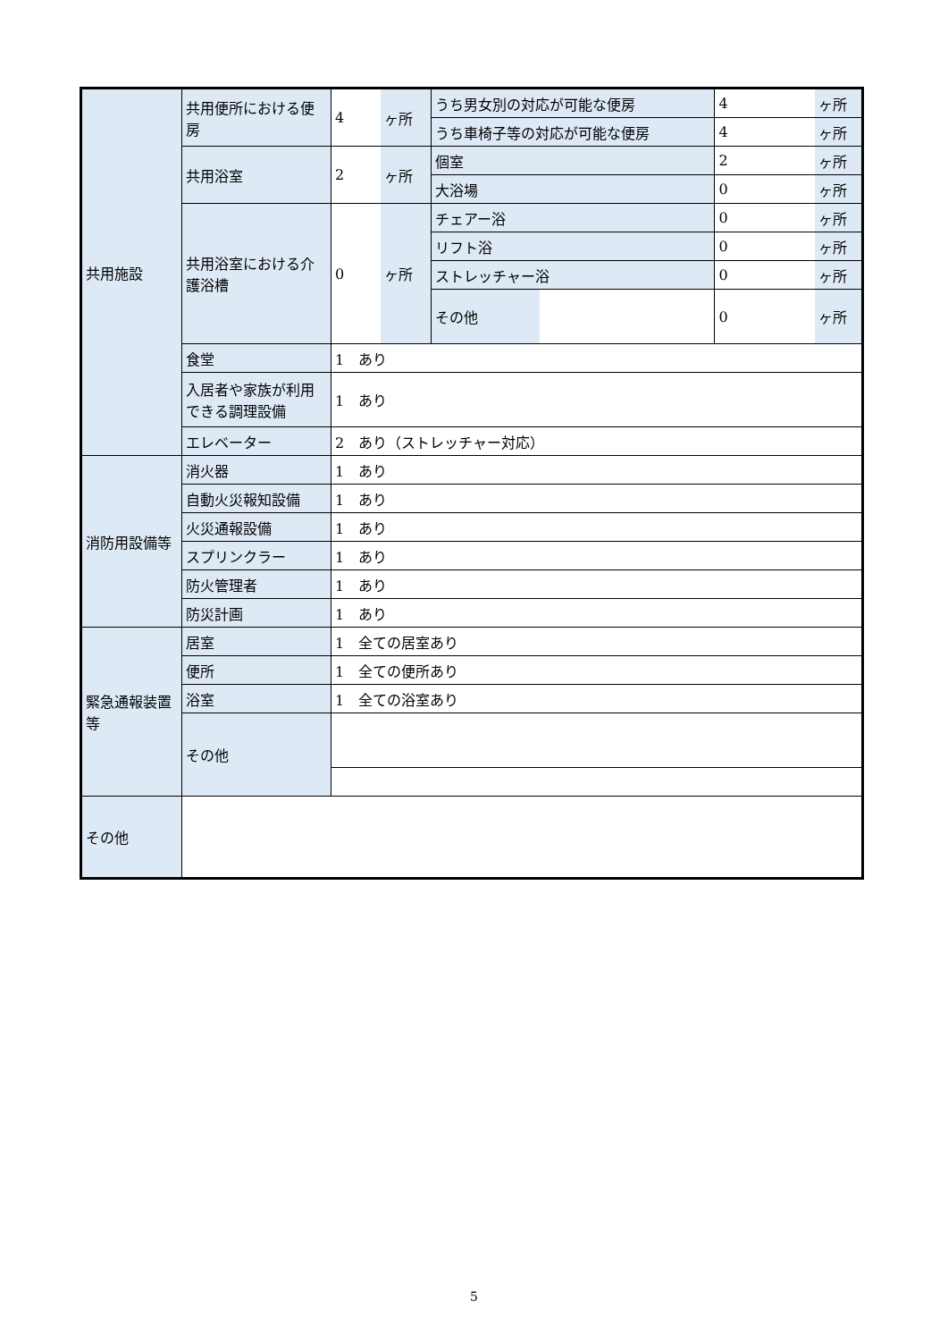| 共用施設 | 共用便所における便房 | 4 | ヶ所 | うち男女別の対応が可能な便房 | | 4 | ヶ所 |
| | | | | うち車椅子等の対応が可能な便房 | | 4 | ヶ所 |
| | 共用浴室 | 2 | ヶ所 | 個室 | | 2 | ヶ所 |
| | | | | 大浴場 | | 0 | ヶ所 |
| | 共用浴室における介護浴槽 | 0 | ヶ所 | チェアー浴 | | 0 | ヶ所 |
| | | | | リフト浴 | | 0 | ヶ所 |
| | | | | ストレッチャー浴 | | 0 | ヶ所 |
| | | | | その他 | | 0 | ヶ所 |
| | 食堂 | 1 あり | | | | | |
| | 入居者や家族が利用できる調理設備 | 1 あり | | | | | |
| | エレベーター | 2 あり（ストレッチャー対応） | | | | | |
| 消防用設備等 | 消火器 | 1 あり | | | | | |
| | 自動火災報知設備 | 1 あり | | | | | |
| | 火災通報設備 | 1 あり | | | | | |
| | スプリンクラー | 1 あり | | | | | |
| | 防火管理者 | 1 あり | | | | | |
| | 防災計画 | 1 あり | | | | | |
| 緊急通報装置等 | 居室 | 1 全ての居室あり | | | | | |
| | 便所 | 1 全ての便所あり | | | | | |
| | 浴室 | 1 全ての浴室あり | | | | | |
| | その他 | | | | | | |
| その他 | | | | | | | |
5